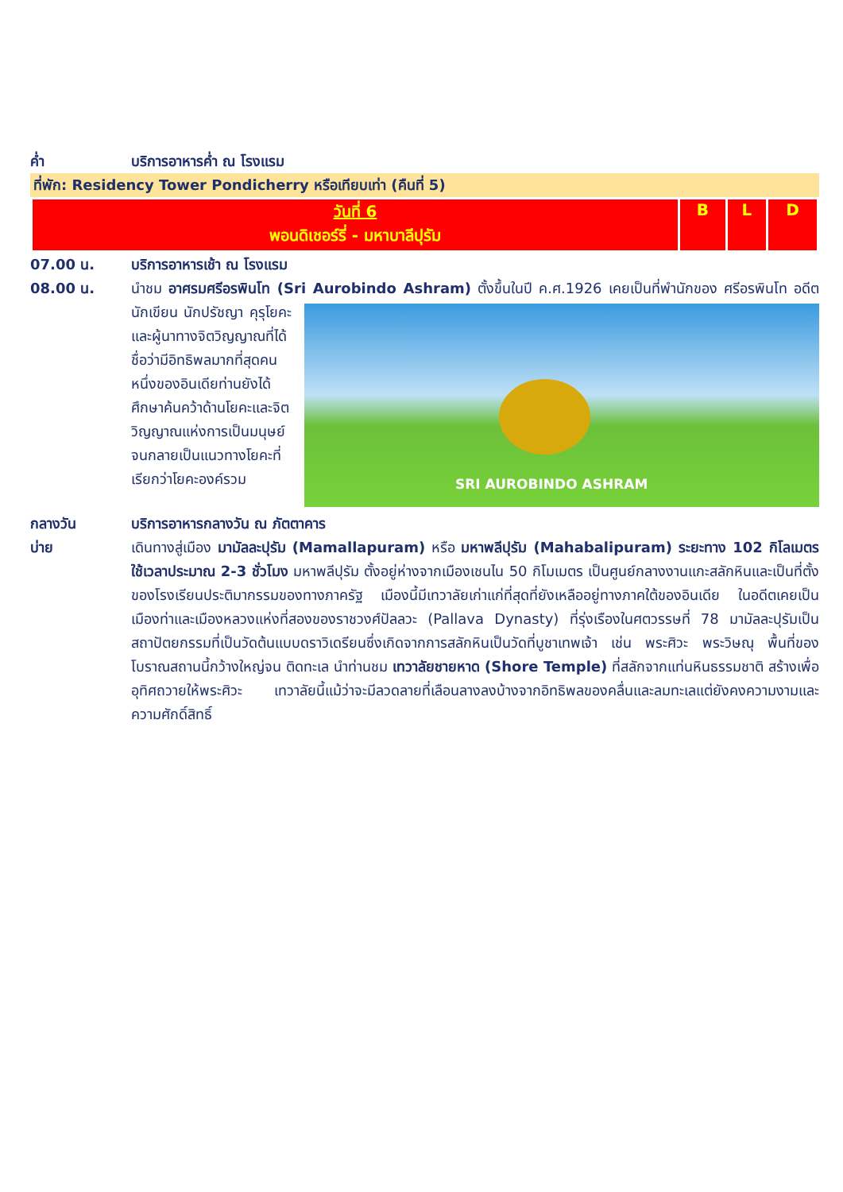ค่ำ บริการอาหารค่ำ ณ โรงแรม
ที่พัก: Residency Tower Pondicherry หรือเทียบเท่า (คืนที่ 5)
| วันที่ 6 พอนดิเชอร์รี่ - มหาบาลีปุรัม | B | L | D |
07.00 น. บริการอาหารเช้า ณ โรงแรม
08.00 น. นำชม อาศรมศรีอรพินโท (Sri Aurobindo Ashram) ตั้งขึ้นในปี ค.ศ.1926 เคยเป็นที่พำนักของ
SRI AUROBINDO ASHRAM
ศรีอรพินโท อดีตนักเขียน นักปรัชญา คุรุโยคะ และผู้นาทางจิตวิญญาณที่ได้ชื่อว่ามีอิทธิพลมากที่สุดคนหนึ่งของอินเดียท่านยังได้ศึกษาค้นคว้าด้านโยคะและจิตวิญญาณแห่งการเป็นมนุษย์ จนกลายเป็นแนวทางโยคะที่เรียกว่าโยคะองค์รวม
กลางวัน บริการอาหารกลางวัน ณ ภัตตาคาร
บ่าย เดินทางสู่เมือง มามัลละปุรัม (Mamallapuram) หรือ มหาพลีปุรัม (Mahabalipuram) ระยะทาง 102 กิโลเมตร ใช้เวลาประมาณ 2-3 ชั่วโมง มหาพลีปุรัม ตั้งอยู่ห่างจากเมืองเชนไน 50 กิโมเมตร เป็นศูนย์กลางงานแกะสลักหินและเป็นที่ตั้งของโรงเรียนประติมากรรมของทางภาครัฐ เมืองนี้มีเทวาลัยเก่าแก่ที่สุดที่ยังเหลืออยู่ทางภาคใต้ของอินเดีย ในอดีตเคยเป็นเมืองท่าและเมืองหลวงแห่งที่สองของราชวงศ์ปัลลวะ (Pallava Dynasty) ที่รุ่งเรืองในศตวรรษที่ 78 มามัลละปุรัมเป็นสถาปัตยกรรมที่เป็นวัดต้นแบบดราวิเดรียนซึ่งเกิดจากการสลักหินเป็นวัดที่บูชาเทพเจ้า เช่น พระศิวะ พระวิษณุ พื้นที่ของโบราณสถานนี้กว้างใหญ่จน ติดทะเล นำท่านชม เทวาลัยชายหาด (Shore Temple) ที่สลักจากแท่นหินธรรมชาติ สร้างเพื่ออุทิศถวายให้พระศิวะ เทวาลัยนี้แม้ว่าจะมีลวดลายที่เลือนลางลงบ้างจากอิทธิพลของคลื่นและลมทะเลแต่ยังคงความงามและความศักดิ์สิทธิ์